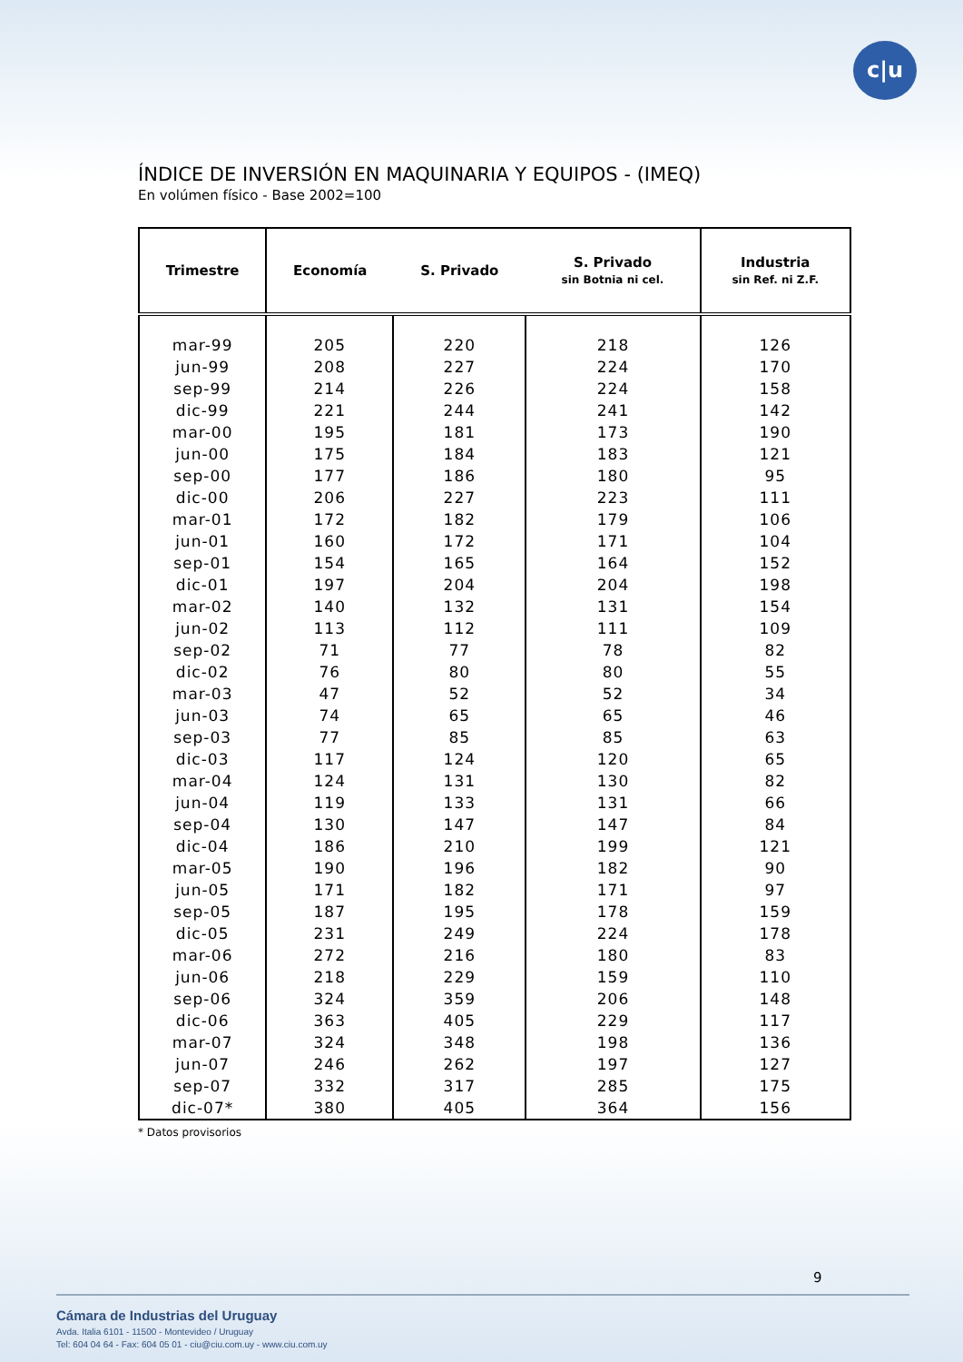c|u
ÍNDICE DE INVERSIÓN EN MAQUINARIA Y EQUIPOS - (IMEQ)
En volúmen físico - Base 2002=100
| Trimestre | Economía | S. Privado | S. Privado sin Botnia ni cel. | Industria sin Ref. ni Z.F. |
| --- | --- | --- | --- | --- |
| mar-99 | 205 | 220 | 218 | 126 |
| jun-99 | 208 | 227 | 224 | 170 |
| sep-99 | 214 | 226 | 224 | 158 |
| dic-99 | 221 | 244 | 241 | 142 |
| mar-00 | 195 | 181 | 173 | 190 |
| jun-00 | 175 | 184 | 183 | 121 |
| sep-00 | 177 | 186 | 180 | 95 |
| dic-00 | 206 | 227 | 223 | 111 |
| mar-01 | 172 | 182 | 179 | 106 |
| jun-01 | 160 | 172 | 171 | 104 |
| sep-01 | 154 | 165 | 164 | 152 |
| dic-01 | 197 | 204 | 204 | 198 |
| mar-02 | 140 | 132 | 131 | 154 |
| jun-02 | 113 | 112 | 111 | 109 |
| sep-02 | 71 | 77 | 78 | 82 |
| dic-02 | 76 | 80 | 80 | 55 |
| mar-03 | 47 | 52 | 52 | 34 |
| jun-03 | 74 | 65 | 65 | 46 |
| sep-03 | 77 | 85 | 85 | 63 |
| dic-03 | 117 | 124 | 120 | 65 |
| mar-04 | 124 | 131 | 130 | 82 |
| jun-04 | 119 | 133 | 131 | 66 |
| sep-04 | 130 | 147 | 147 | 84 |
| dic-04 | 186 | 210 | 199 | 121 |
| mar-05 | 190 | 196 | 182 | 90 |
| jun-05 | 171 | 182 | 171 | 97 |
| sep-05 | 187 | 195 | 178 | 159 |
| dic-05 | 231 | 249 | 224 | 178 |
| mar-06 | 272 | 216 | 180 | 83 |
| jun-06 | 218 | 229 | 159 | 110 |
| sep-06 | 324 | 359 | 206 | 148 |
| dic-06 | 363 | 405 | 229 | 117 |
| mar-07 | 324 | 348 | 198 | 136 |
| jun-07 | 246 | 262 | 197 | 127 |
| sep-07 | 332 | 317 | 285 | 175 |
| dic-07* | 380 | 405 | 364 | 156 |
* Datos provisorios
9
Cámara de Industrias del Uruguay
Avda. Italia 6101 - 11500 - Montevideo / Uruguay
Tel: 604 04 64 - Fax: 604 05 01 - ciu@ciu.com.uy - www.ciu.com.uy